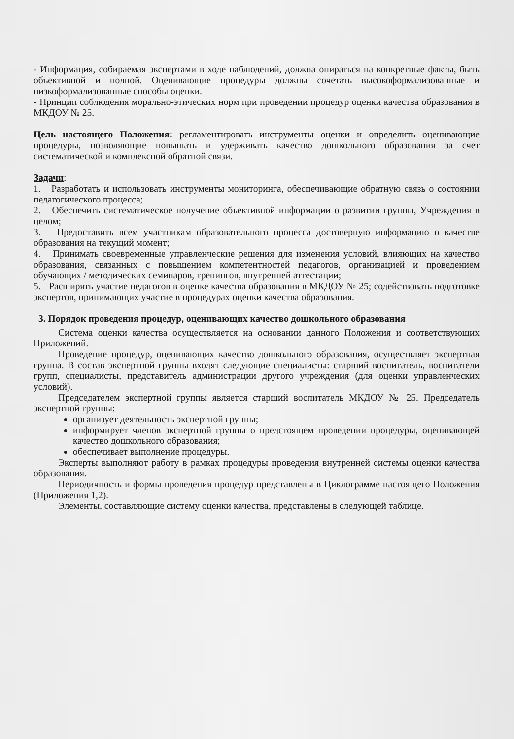- Информация, собираемая экспертами в ходе наблюдений, должна опираться на конкретные факты, быть объективной и полной. Оценивающие процедуры должны сочетать высокоформализованные и низкоформализованные способы оценки.
- Принцип соблюдения морально-этических норм при проведении процедур оценки качества образования в МКДОУ № 25.
Цель настоящего Положения: регламентировать инструменты оценки и определить оценивающие процедуры, позволяющие повышать и удерживать качество дошкольного образования за счет систематической и комплексной обратной связи.
Задачи:
1. Разработать и использовать инструменты мониторинга, обеспечивающие обратную связь о состоянии педагогического процесса;
2. Обеспечить систематическое получение объективной информации о развитии группы, Учреждения в целом;
3. Предоставить всем участникам образовательного процесса достоверную информацию о качестве образования на текущий момент;
4. Принимать своевременные управленческие решения для изменения условий, влияющих на качество образования, связанных с повышением компетентностей педагогов, организацией и проведением обучающих / методических семинаров, тренингов, внутренней аттестации;
5. Расширять участие педагогов в оценке качества образования в МКДОУ № 25; содействовать подготовке экспертов, принимающих участие в процедурах оценки качества образования.
3. Порядок проведения процедур, оценивающих качество дошкольного образования
Система оценки качества осуществляется на основании данного Положения и соответствующих Приложений.
Проведение процедур, оценивающих качество дошкольного образования, осуществляет экспертная группа. В состав экспертной группы входят следующие специалисты: старший воспитатель, воспитатели групп, специалисты, представитель администрации другого учреждения (для оценки управленческих условий).
Председателем экспертной группы является старший воспитатель МКДОУ № 25. Председатель экспертной группы:
организует деятельность экспертной группы;
информирует членов экспертной группы о предстоящем проведении процедуры, оценивающей качество дошкольного образования;
обеспечивает выполнение процедуры.
Эксперты выполняют работу в рамках процедуры проведения внутренней системы оценки качества образования.
Периодичность и формы проведения процедур представлены в Циклограмме настоящего Положения (Приложения 1,2).
Элементы, составляющие систему оценки качества, представлены в следующей таблице.